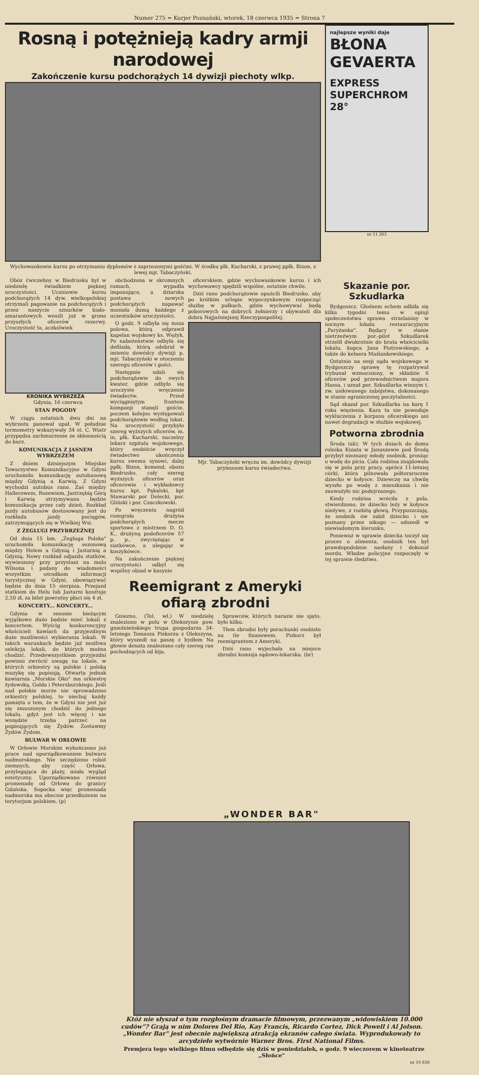Numer 275 = Kurjer Poznański, wtorek, 18 czerwca 1935 = Strona 7
Rosną i potężnieją kadry armji narodowej
Zakończenie kursu podchorążych 14 dywizji piechoty wlkp.
Wychowankowie kursu po otrzymaniu dyplomów z zaproszonymi gośćmi. W środku płk. Kucharski, z prawej ppłk. Bizon, z lewej mjr. Tabaczyński.
najlepsze wyniki daje
BŁONA
GEVAERTA
EXPRESS
SUPERCHROM 28°
nr 11 263
Obóz ćwiczebny w Biedrusku był w niedzielę świadkiem pięknej uroczystości. Uczniowie kursu podchorążych 14 dyw. wielkopolskiej otrzymali pagowanie na podchorążych i przez naszycie sznurków biało-amarantowych weszli już w grono przyszłych oficerów rezerwy. Uroczystość ta, aczkolwiek
KRONIKA WYBRZEŻA
Gdynia, 16 czerwca
STAN POGODY
W ciągu ostatnich dwu dni na wybrzeżu panował upał. W południe termometry wskazywały 34 st. C. Wiatr przypędza zachmurzenie ze skłonnością do burz.
KOMUNIKACJA Z JASNEM WYBRZEŻEM
Z dniem dzisiejszym Miejskie Towarzystwo Komunikacyjne w Gdyni uruchomiło komunikację autobusową między Gdynią a Karwią. Z Gdyni wychodzi autobus rano. Zaś między Hallerowem, Rozewiem, Jastrzębią Górą i Karwią utrzymywana będzie komunikacja przez cały dzień. Rozkład jazdy autobusów dostosowany jest do rozkładu jazdy pociągów, zatrzymujących się w Wielkiej Wsi.
Z ŻEGLUGI PRZYBRZEŻNEJ
Od dnia 15 bm. „Żegluga Polska" uruchomiła komunikację sezonową między Helem a Gdynią i Jastarnią a Gdynią. Nowy rozkład odjazdu statków, wywieszony przy przystani na molo Wilsona i podany do wiadomości wszystkim ośrodkom informacji turystycznej w Gdyni, obowiązywać będzie do dnia 15 sierpnia. Przejazd statkiem do Helu lub Jastarni kosztuje 2,50 zł, za bilet powrotny płaci się 4 zł.
KONCERTY... KONCERTY...
Gdynia w sezonie bieżącym wyjątkowo dużo będzie mieć lokali z koncertem. Wyścig konkurencyjny właścicieli kawiarń da przyjezdnym duże możliwości wybierania lokali. W takich warunkach będzie już możliwa selekcja lokali, do których można chodzić. Przedewszystkiem przyjezdni powinni zwrócić uwagę na lokale, w których orkiestry są polskie i polską muzykę się popisują. Otwarta jednak kawiarnia „Morskie Oko" ma orkiestrę żydowską, Golda i Petersburskiego. Jeśli nad polskie morze nie sprowadzono orkiestry polskiej, to niechaj każdy pamięta o tem, że w Gdyni nie jest już się zmuszonym chodzić do jednego lokalu, gdyż jest ich więcej i nie wszędzie trzeba patrzeć na popisujących się Żydów. Zostawmy Żydów Żydom.
BULWAR W ORŁOWIE
W Orłowie Morskim wykończono już prace nad uporządkowaniem bulwaru nadmorskiego. Nie szczędzono robót ziemnych, aby część Orłowa, przylegająca do plaży, miała wygląd estetyczny. Uporządkowano również promenadę od Orłowa do granicy Gdańska. Sopocka więc promenada nadmorska ma obecnie przedłużenie na terytorjum polskiem. (p)
obchodzona w skromnych ramach, wypadła imponująco, a dziarska postawa nowych podchorążych napawać musiała dumą każdego z uczestników uroczystości.
O godz. 9 odbyła się msza polowa, którą odprawił kapelan wojskowy ks. Wężyk. Po nabożeństwie odbyła się defilada, którą odebrał w imieniu dowódcy dywizji p. mjr. Tabaczyński w otoczeniu szeregu oficerów i gości.
Następnie udali się podchorążowie do swych kwater, gdzie odbyło się uroczyste wręczenie świadectw. Przed wyciągniętym frontem kompanji stanęli goście, poczem kolejno występowali podchorążowie według lokat. Na uroczystość przybyło szereg wyższych oficerów, m. in. płk. Kucharski, naczelny lekarz szpitala wojskowego, który osobiście wręczył świadectwo ukończenia kursu swemu synowi, dalej ppłk. Bizon, komend. obozu Biedrusko, cały szereg wyższych oficerów oraz oficerowie i wykładowcy kursu kpt. Pękalski, kpt Stawarski por Dolecki, por. Gliński i por. Czaczkowski.
Po wręczeniu nagród rozegrała drużyna podchorążych mecze sportowe z mistrzem D. O. K., drużyną podoficerów 57 p. p., zwyciężając w siatkówce, a ulegając w koszykówce.
Na zakończenie pięknej uroczystości odbył się wspólny obiad w kasynie
oficerskiem, gdzie wychowankowie kursu i ich wychowawcy spędzili wspólne, ostatnie chwile.
Dziś rano podchorążowie opuścili Biedrusko, aby po krótkim urlopie wypoczynkowym rozpocząć służbę w pułkach, gdzie wychowywać będą poborowych na dobrych żołnierzy i obywateli dla dobra Najjaśniejszej Rzeczypospolitej.
Mjr. Tabaczyński wręcza im. dowódcy dywizji prymusom kursu świadectwa.
Reemigrant z Ameryki ofiarą zbrodni
Gniezno, (Tel. wł.) W niedzielę znaleziono w polu w Olekszynie pow. gnieźnieńskiego trupa gospodarza 34-letniego Tomasza Piskorza z Olekszyna, który wyszedł na paszę z bydłem Na głowie denata znaleziono cały szereg ran pochodzących od kija.
Sprawców, których narazie nie ujęto, było kilku.
Tłem zbrodni były porachunki osobiste na tle finasowem. Piskorz był reemigrantem z Ameryki.
Dziś rano wyjechała na miejsce zbrodni komisja sądowo-lekarska. (br)
Skazanie por. Szkudlarka
Bydgoszcz. Głośnem echem odbiła się kilka tygodni temu w opinji społeczeństwa sprawa strzelaniny w nocnym lokalu restauracyjnym „Paryżanka". Będący w stanie nietrzeźwym por.-pilot Szkudlarek strzelił dwukrotnie do brata właścicielki lokalu, kupca Jana Piotrowskiego, a także do kelnera Maślankowskiego.
Ostatnio na sesji sądu wojskowego w Bydgoszczy sprawę tę rozpatrywał trybunał wzmocniony, w składzie 6 oficerów pod przewodnictwem majora Hassa, i uznał por. Szkudlarka winnym t. zw. usiłowanego zabójstwa, dokonanego w stanie ograniczonej poczytalności.
Sąd skazał por. Szkudlarka na karę 1 roku więzienia. Kara ta nie powoduje wykluczenia z korpusu oficerskiego ani nawet degradacji w służbie wojskowej.
Potworna zbrodnia
Środa (ak). W tych dniach do domu rolnika Kniata w Januszewie pod Środą przybył nieznany młody osobnik, prosząc o wodę do picia. Cała rodzina znajdowała się w polu przy pracy, oprócz 11-letniej córki, która pilnowała półtoraroczne dziecko w kołysce. Dziewczę na chwilę wyszło po wodę z mieszkania i nie zauważyło nic podejrzanego.
Kiedy rodzina wróciła z pola, stwierdzono, że dziecko leży w kołysce nieżywe, z rozbitą głową. Przypuszczają, że osobnik ów zabił dziecko i nie poznany przez nikogo — odszedł w niewiadomym kierunku.
Ponieważ w sprawie dziecka toczył się proces o alimenta, osobnik ten był prawdopodobnie nasłany i dokonał mordu. Władze policyjne rozpoczęły w tej sprawie śledztwo.
„WONDER BAR"
Któż nie słyszał o tym rozgłośnym dramacie filmowym, przezwanym „widowiskiem 10.000 cudów"? Grają w nim Dolores Del Rio, Kay Francis, Ricardo Cortez, Dick Powell i Al Jolson. „Wonder Bar" jest obecnie największą atrakcją ekranów całego świata. Wyprodukowały to arcydzieło wytwórnie Warner Bros. First National Films.
Premjera tego wielkiego filmu odbędzie się dziś w poniedziałek, o godz. 9 wieczorem w kinoteatrze „Słońce"
nr 10 838